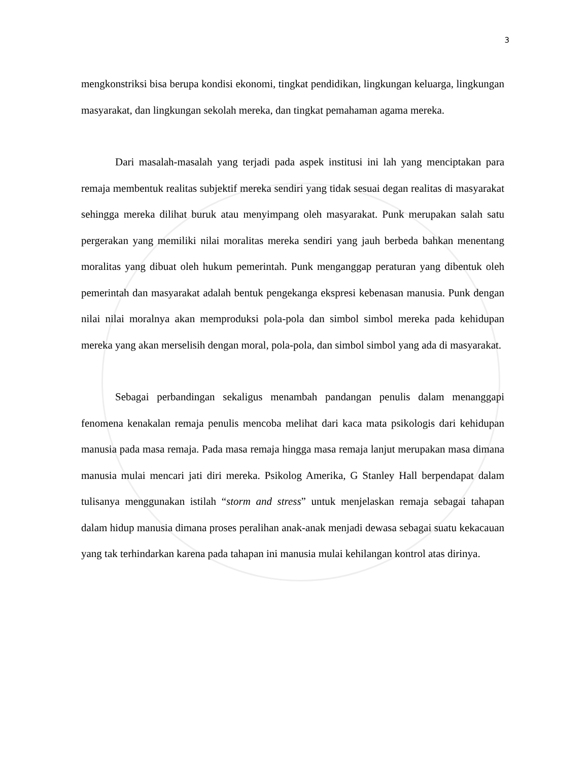3
mengkonstriksi bisa berupa kondisi ekonomi, tingkat pendidikan, lingkungan keluarga, lingkungan masyarakat, dan lingkungan sekolah mereka, dan tingkat pemahaman agama mereka.
Dari masalah-masalah yang terjadi pada aspek institusi ini lah yang menciptakan para remaja membentuk realitas subjektif mereka sendiri yang tidak sesuai degan realitas di masyarakat sehingga mereka dilihat buruk atau menyimpang oleh masyarakat. Punk merupakan salah satu pergerakan yang memiliki nilai moralitas mereka sendiri yang jauh berbeda bahkan menentang moralitas yang dibuat oleh hukum pemerintah. Punk menganggap peraturan yang dibentuk oleh pemerintah dan masyarakat adalah bentuk pengekanga ekspresi kebenasan manusia. Punk dengan nilai nilai moralnya akan memproduksi pola-pola dan simbol simbol mereka pada kehidupan mereka yang akan merselisih dengan moral, pola-pola, dan simbol simbol yang ada di masyarakat.
Sebagai perbandingan sekaligus menambah pandangan penulis dalam menanggapi fenomena kenakalan remaja penulis mencoba melihat dari kaca mata psikologis dari kehidupan manusia pada masa remaja. Pada masa remaja hingga masa remaja lanjut merupakan masa dimana manusia mulai mencari jati diri mereka. Psikolog Amerika, G Stanley Hall berpendapat dalam tulisanya menggunakan istilah “storm and stress” untuk menjelaskan remaja sebagai tahapan dalam hidup manusia dimana proses peralihan anak-anak menjadi dewasa sebagai suatu kekacauan yang tak terhindarkan karena pada tahapan ini manusia mulai kehilangan kontrol atas dirinya.